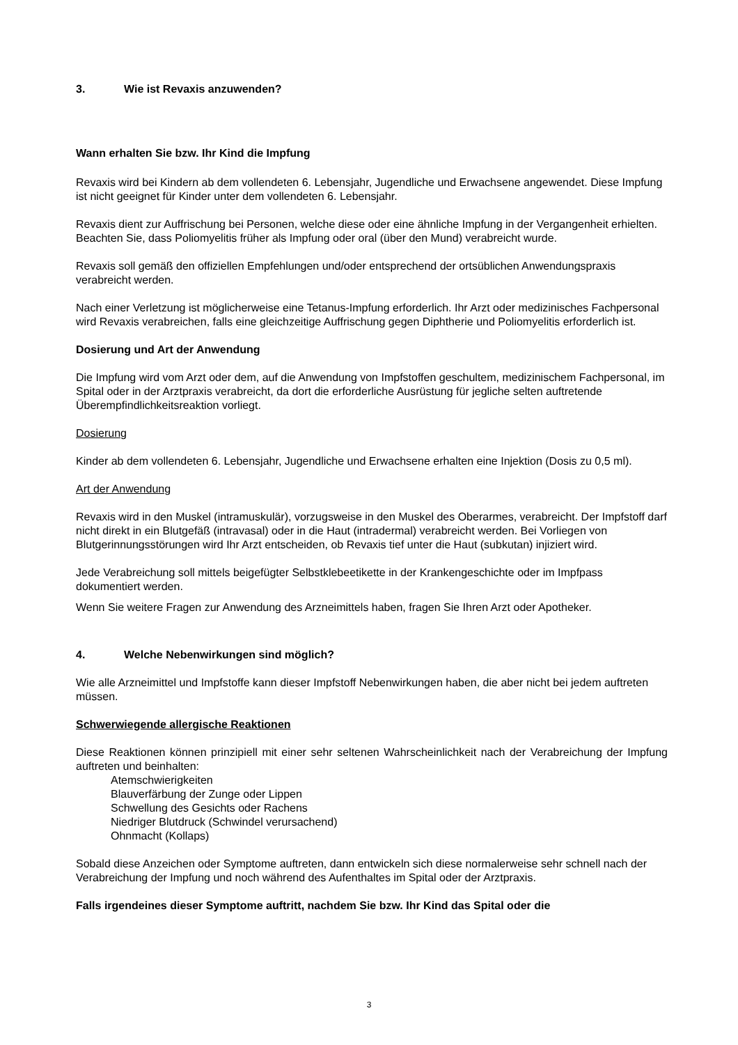3. Wie ist Revaxis anzuwenden?
Wann erhalten Sie bzw. Ihr Kind die Impfung
Revaxis wird bei Kindern ab dem vollendeten 6. Lebensjahr, Jugendliche und Erwachsene angewendet. Diese Impfung ist nicht geeignet für Kinder unter dem vollendeten 6. Lebensjahr.
Revaxis dient zur Auffrischung bei Personen, welche diese oder eine ähnliche Impfung in der Vergangenheit erhielten. Beachten Sie, dass Poliomyelitis früher als Impfung oder oral (über den Mund) verabreicht wurde.
Revaxis soll gemäß den offiziellen Empfehlungen und/oder entsprechend der ortsüblichen Anwendungspraxis verabreicht werden.
Nach einer Verletzung ist möglicherweise eine Tetanus-Impfung erforderlich. Ihr Arzt oder medizinisches Fachpersonal wird Revaxis verabreichen, falls eine gleichzeitige Auffrischung gegen Diphtherie und Poliomyelitis erforderlich ist.
Dosierung und Art der Anwendung
Die Impfung wird vom Arzt oder dem, auf die Anwendung von Impfstoffen geschultem, medizinischem Fachpersonal, im Spital oder in der Arztpraxis verabreicht, da dort die erforderliche Ausrüstung für jegliche selten auftretende Überempfindlichkeitsreaktion vorliegt.
Dosierung
Kinder ab dem vollendeten 6. Lebensjahr, Jugendliche und Erwachsene erhalten eine Injektion (Dosis zu 0,5 ml).
Art der Anwendung
Revaxis wird in den Muskel (intramuskulär), vorzugsweise in den Muskel des Oberarmes, verabreicht. Der Impfstoff darf nicht direkt in ein Blutgefäß (intravasal) oder in die Haut (intradermal) verabreicht werden. Bei Vorliegen von Blutgerinnungsstörungen wird Ihr Arzt entscheiden, ob Revaxis tief unter die Haut (subkutan) injiziert wird.
Jede Verabreichung soll mittels beigefügter Selbstklebeetikette in der Krankengeschichte oder im Impfpass dokumentiert werden.
Wenn Sie weitere Fragen zur Anwendung des Arzneimittels haben, fragen Sie Ihren Arzt oder Apotheker.
4. Welche Nebenwirkungen sind möglich?
Wie alle Arzneimittel und Impfstoffe kann dieser Impfstoff Nebenwirkungen haben, die aber nicht bei jedem auftreten müssen.
Schwerwiegende allergische Reaktionen
Diese Reaktionen können prinzipiell mit einer sehr seltenen Wahrscheinlichkeit nach der Verabreichung der Impfung auftreten und beinhalten:
Atemschwierigkeiten
Blauverfärbung der Zunge oder Lippen
Schwellung des Gesichts oder Rachens
Niedriger Blutdruck (Schwindel verursachend)
Ohnmacht (Kollaps)
Sobald diese Anzeichen oder Symptome auftreten, dann entwickeln sich diese normalerweise sehr schnell nach der Verabreichung der Impfung und noch während des Aufenthaltes im Spital oder der Arztpraxis.
Falls irgendeines dieser Symptome auftritt, nachdem Sie bzw. Ihr Kind das Spital oder die
3